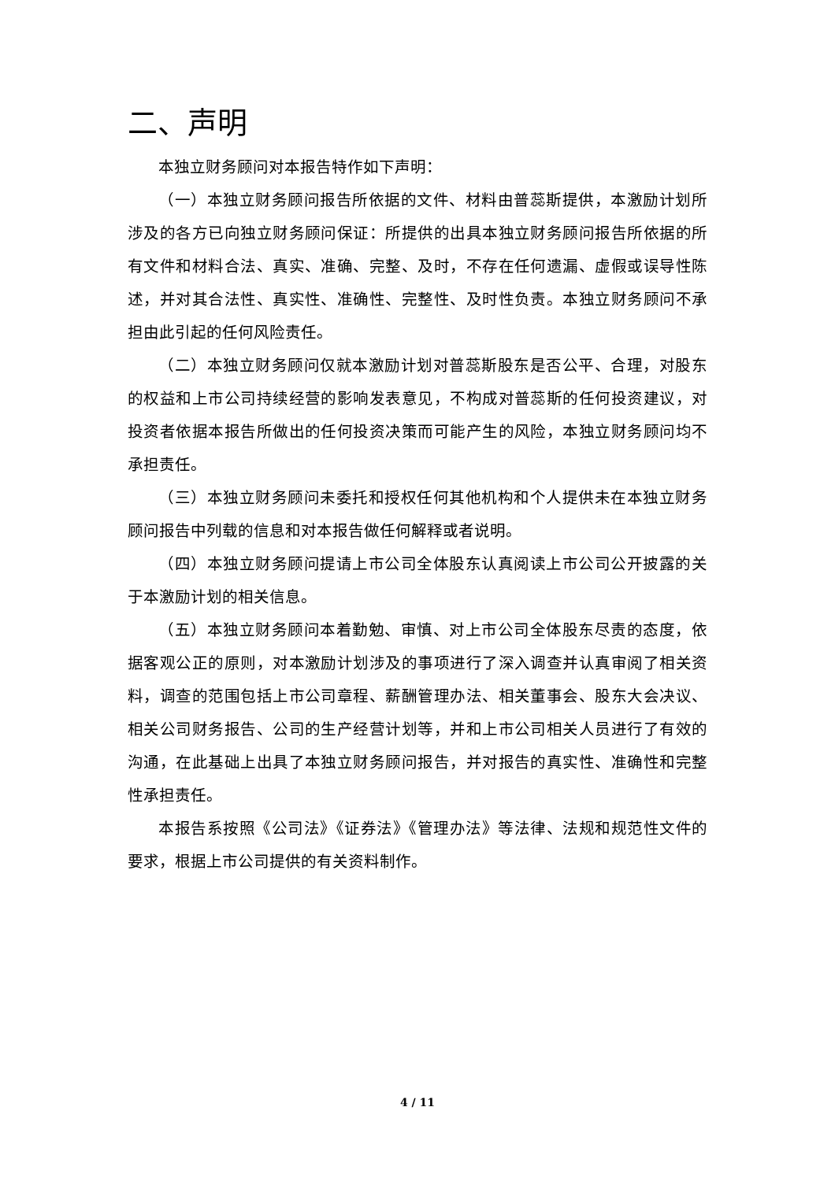二、声明
本独立财务顾问对本报告特作如下声明：
（一）本独立财务顾问报告所依据的文件、材料由普蕊斯提供，本激励计划所涉及的各方已向独立财务顾问保证：所提供的出具本独立财务顾问报告所依据的所有文件和材料合法、真实、准确、完整、及时，不存在任何遗漏、虚假或误导性陈述，并对其合法性、真实性、准确性、完整性、及时性负责。本独立财务顾问不承担由此引起的任何风险责任。
（二）本独立财务顾问仅就本激励计划对普蕊斯股东是否公平、合理，对股东的权益和上市公司持续经营的影响发表意见，不构成对普蕊斯的任何投资建议，对投资者依据本报告所做出的任何投资决策而可能产生的风险，本独立财务顾问均不承担责任。
（三）本独立财务顾问未委托和授权任何其他机构和个人提供未在本独立财务顾问报告中列载的信息和对本报告做任何解释或者说明。
（四）本独立财务顾问提请上市公司全体股东认真阅读上市公司公开披露的关于本激励计划的相关信息。
（五）本独立财务顾问本着勤勉、审慎、对上市公司全体股东尽责的态度，依据客观公正的原则，对本激励计划涉及的事项进行了深入调查并认真审阅了相关资料，调查的范围包括上市公司章程、薪酬管理办法、相关董事会、股东大会决议、相关公司财务报告、公司的生产经营计划等，并和上市公司相关人员进行了有效的沟通，在此基础上出具了本独立财务顾问报告，并对报告的真实性、准确性和完整性承担责任。
本报告系按照《公司法》《证券法》《管理办法》等法律、法规和规范性文件的要求，根据上市公司提供的有关资料制作。
4 / 11